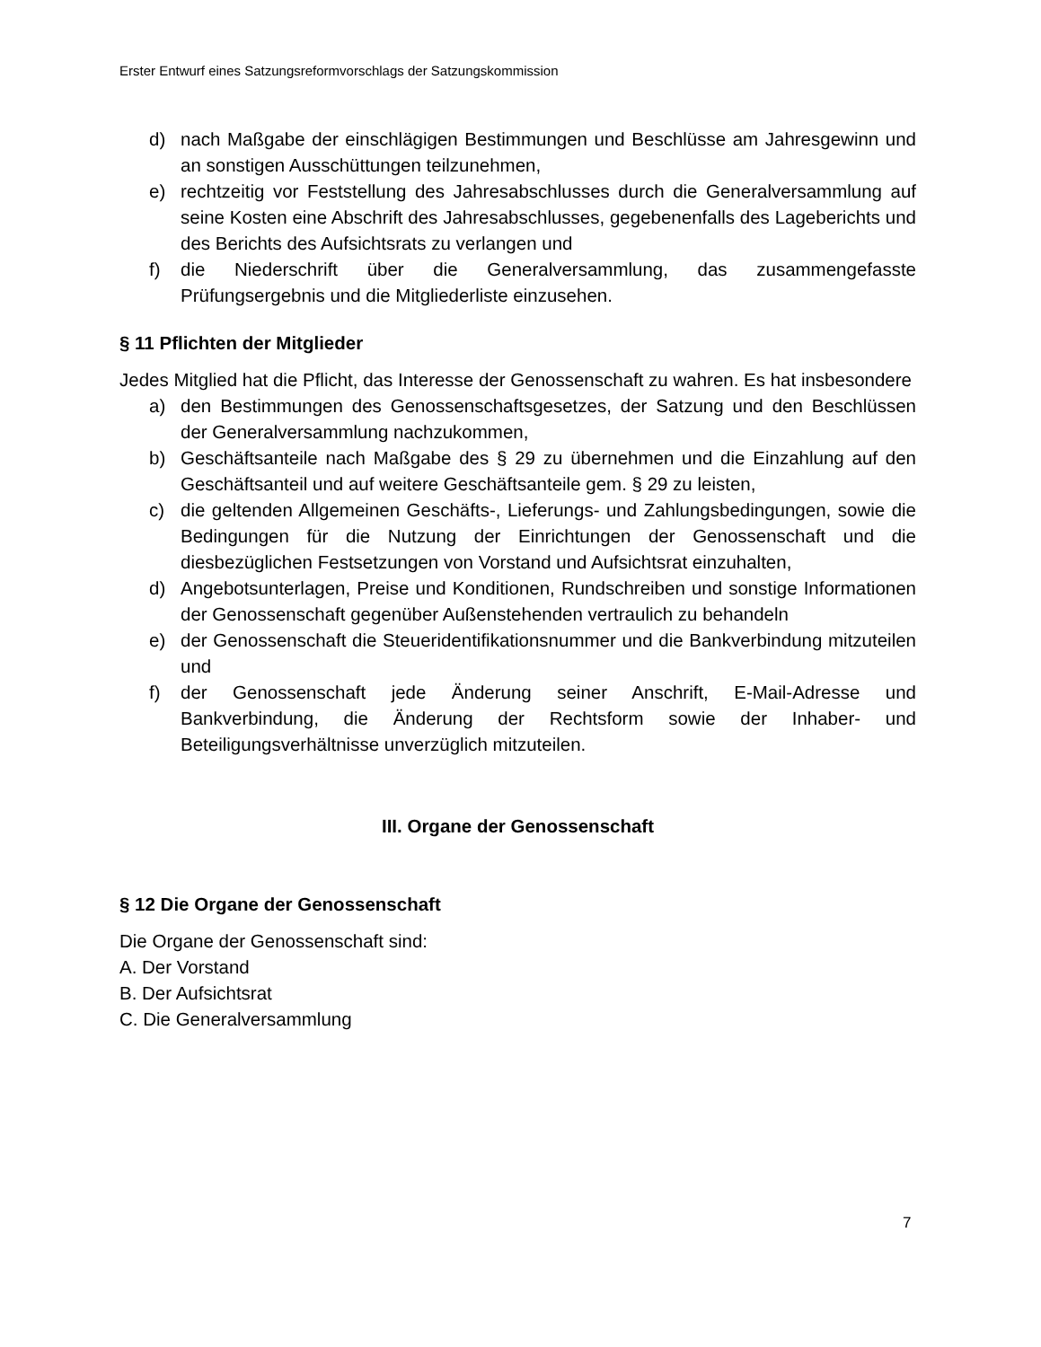Erster Entwurf eines Satzungsreformvorschlags der Satzungskommission
d) nach Maßgabe der einschlägigen Bestimmungen und Beschlüsse am Jahresgewinn und an sonstigen Ausschüttungen teilzunehmen,
e) rechtzeitig vor Feststellung des Jahresabschlusses durch die Generalversammlung auf seine Kosten eine Abschrift des Jahresabschlusses, gegebenenfalls des Lageberichts und des Berichts des Aufsichtsrats zu verlangen und
f) die Niederschrift über die Generalversammlung, das zusammengefasste Prüfungsergebnis und die Mitgliederliste einzusehen.
§ 11 Pflichten der Mitglieder
Jedes Mitglied hat die Pflicht, das Interesse der Genossenschaft zu wahren. Es hat insbesondere
a) den Bestimmungen des Genossenschaftsgesetzes, der Satzung und den Beschlüssen der Generalversammlung nachzukommen,
b) Geschäftsanteile nach Maßgabe des § 29 zu übernehmen und die Einzahlung auf den Geschäftsanteil und auf weitere Geschäftsanteile gem. § 29 zu leisten,
c) die geltenden Allgemeinen Geschäfts-, Lieferungs- und Zahlungsbedingungen, sowie die Bedingungen für die Nutzung der Einrichtungen der Genossenschaft und die diesbezüglichen Festsetzungen von Vorstand und Aufsichtsrat einzuhalten,
d) Angebotsunterlagen, Preise und Konditionen, Rundschreiben und sonstige Informationen der Genossenschaft gegenüber Außenstehenden vertraulich zu behandeln
e) der Genossenschaft die Steueridentifikationsnummer und die Bankverbindung mitzuteilen und
f) der Genossenschaft jede Änderung seiner Anschrift, E-Mail-Adresse und Bankverbindung, die Änderung der Rechtsform sowie der Inhaber- und Beteiligungsverhältnisse unverzüglich mitzuteilen.
III. Organe der Genossenschaft
§ 12 Die Organe der Genossenschaft
Die Organe der Genossenschaft sind:
A. Der Vorstand
B. Der Aufsichtsrat
C. Die Generalversammlung
7